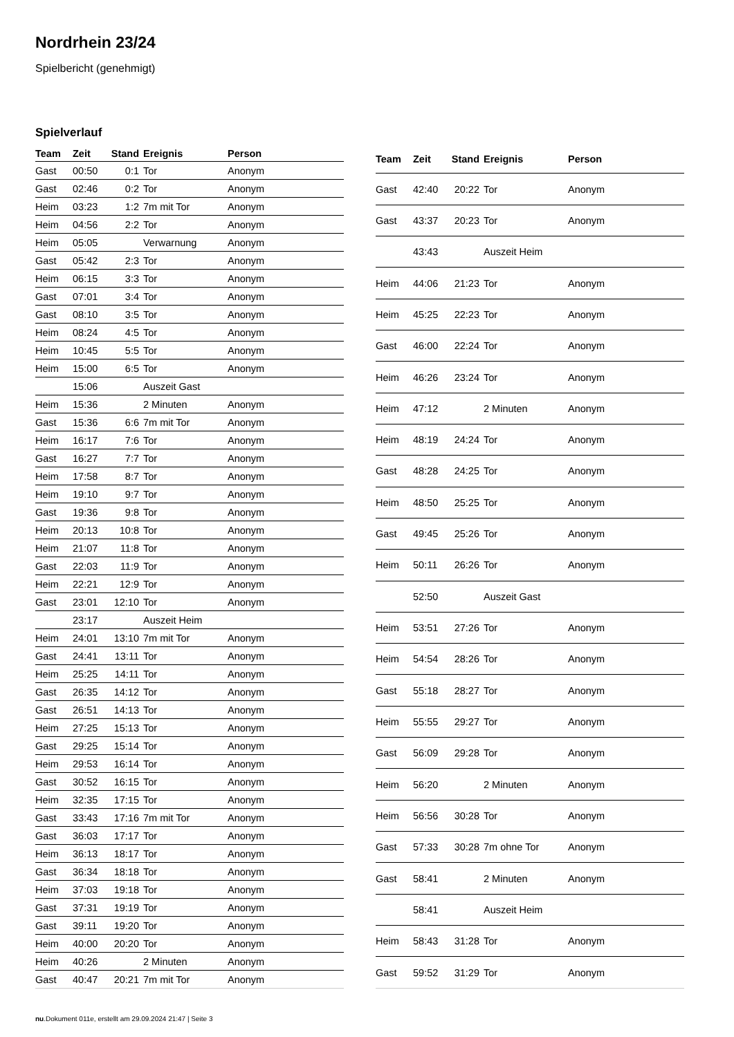Nordrhein 23/24
Spielbericht (genehmigt)
Spielverlauf
| Team | Zeit | Stand | Ereignis | Person |
| --- | --- | --- | --- | --- |
| Gast | 00:50 | 0:1 | Tor | Anonym |
| Gast | 02:46 | 0:2 | Tor | Anonym |
| Heim | 03:23 | 1:2 | 7m mit Tor | Anonym |
| Heim | 04:56 | 2:2 | Tor | Anonym |
| Heim | 05:05 | | Verwarnung | Anonym |
| Gast | 05:42 | 2:3 | Tor | Anonym |
| Heim | 06:15 | 3:3 | Tor | Anonym |
| Gast | 07:01 | 3:4 | Tor | Anonym |
| Gast | 08:10 | 3:5 | Tor | Anonym |
| Heim | 08:24 | 4:5 | Tor | Anonym |
| Heim | 10:45 | 5:5 | Tor | Anonym |
| Heim | 15:00 | 6:5 | Tor | Anonym |
| | 15:06 | | Auszeit Gast | |
| Heim | 15:36 | | 2 Minuten | Anonym |
| Gast | 15:36 | 6:6 | 7m mit Tor | Anonym |
| Heim | 16:17 | 7:6 | Tor | Anonym |
| Gast | 16:27 | 7:7 | Tor | Anonym |
| Heim | 17:58 | 8:7 | Tor | Anonym |
| Heim | 19:10 | 9:7 | Tor | Anonym |
| Gast | 19:36 | 9:8 | Tor | Anonym |
| Heim | 20:13 | 10:8 | Tor | Anonym |
| Heim | 21:07 | 11:8 | Tor | Anonym |
| Gast | 22:03 | 11:9 | Tor | Anonym |
| Heim | 22:21 | 12:9 | Tor | Anonym |
| Gast | 23:01 | 12:10 | Tor | Anonym |
| | 23:17 | | Auszeit Heim | |
| Heim | 24:01 | 13:10 | 7m mit Tor | Anonym |
| Gast | 24:41 | 13:11 | Tor | Anonym |
| Heim | 25:25 | 14:11 | Tor | Anonym |
| Gast | 26:35 | 14:12 | Tor | Anonym |
| Gast | 26:51 | 14:13 | Tor | Anonym |
| Heim | 27:25 | 15:13 | Tor | Anonym |
| Gast | 29:25 | 15:14 | Tor | Anonym |
| Heim | 29:53 | 16:14 | Tor | Anonym |
| Gast | 30:52 | 16:15 | Tor | Anonym |
| Heim | 32:35 | 17:15 | Tor | Anonym |
| Gast | 33:43 | 17:16 | 7m mit Tor | Anonym |
| Gast | 36:03 | 17:17 | Tor | Anonym |
| Heim | 36:13 | 18:17 | Tor | Anonym |
| Gast | 36:34 | 18:18 | Tor | Anonym |
| Heim | 37:03 | 19:18 | Tor | Anonym |
| Gast | 37:31 | 19:19 | Tor | Anonym |
| Gast | 39:11 | 19:20 | Tor | Anonym |
| Heim | 40:00 | 20:20 | Tor | Anonym |
| Heim | 40:26 | | 2 Minuten | Anonym |
| Gast | 40:47 | 20:21 | 7m mit Tor | Anonym |
| Team | Zeit | Stand | Ereignis | Person |
| --- | --- | --- | --- | --- |
| Gast | 42:40 | 20:22 | Tor | Anonym |
| Gast | 43:37 | 20:23 | Tor | Anonym |
| | 43:43 | | Auszeit Heim | |
| Heim | 44:06 | 21:23 | Tor | Anonym |
| Heim | 45:25 | 22:23 | Tor | Anonym |
| Gast | 46:00 | 22:24 | Tor | Anonym |
| Heim | 46:26 | 23:24 | Tor | Anonym |
| Heim | 47:12 | | 2 Minuten | Anonym |
| Heim | 48:19 | 24:24 | Tor | Anonym |
| Gast | 48:28 | 24:25 | Tor | Anonym |
| Heim | 48:50 | 25:25 | Tor | Anonym |
| Gast | 49:45 | 25:26 | Tor | Anonym |
| Heim | 50:11 | 26:26 | Tor | Anonym |
| | 52:50 | | Auszeit Gast | |
| Heim | 53:51 | 27:26 | Tor | Anonym |
| Heim | 54:54 | 28:26 | Tor | Anonym |
| Gast | 55:18 | 28:27 | Tor | Anonym |
| Heim | 55:55 | 29:27 | Tor | Anonym |
| Gast | 56:09 | 29:28 | Tor | Anonym |
| Heim | 56:20 | | 2 Minuten | Anonym |
| Heim | 56:56 | 30:28 | Tor | Anonym |
| Gast | 57:33 | 30:28 | 7m ohne Tor | Anonym |
| Gast | 58:41 | | 2 Minuten | Anonym |
| | 58:41 | | Auszeit Heim | |
| Heim | 58:43 | 31:28 | Tor | Anonym |
| Gast | 59:52 | 31:29 | Tor | Anonym |
nu.Dokument 011e, erstellt am 29.09.2024 21:47 | Seite 3